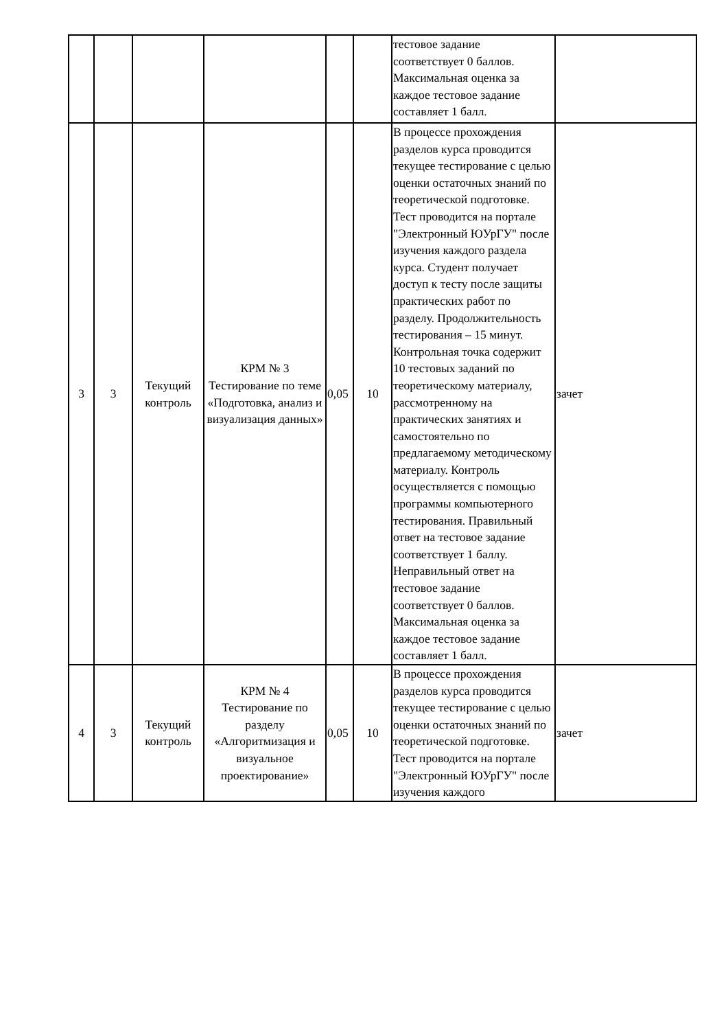| | | | | | | тестовое задание соответствует 0 баллов. Максимальная оценка за каждое тестовое задание составляет 1 балл. | |
| 3 | 3 | Текущий контроль | КРМ № 3 Тестирование по теме «Подготовка, анализ и визуализация данных» | 0,05 | 10 | В процессе прохождения разделов курса проводится текущее тестирование с целью оценки остаточных знаний по теоретической подготовке. Тест проводится на портале "Электронный ЮУрГУ" после изучения каждого раздела курса. Студент получает доступ к тесту после защиты практических работ по разделу. Продолжительность тестирования – 15 минут. Контрольная точка содержит 10 тестовых заданий по теоретическому материалу, рассмотренному на практических занятиях и самостоятельно по предлагаемому методическому материалу. Контроль осуществляется с помощью программы компьютерного тестирования. Правильный ответ на тестовое задание соответствует 1 баллу. Неправильный ответ на тестовое задание соответствует 0 баллов. Максимальная оценка за каждое тестовое задание составляет 1 балл. | зачет |
| 4 | 3 | Текущий контроль | КРМ № 4 Тестирование по разделу «Алгоритмизация и визуальное проектирование» | 0,05 | 10 | В процессе прохождения разделов курса проводится текущее тестирование с целью оценки остаточных знаний по теоретической подготовке. Тест проводится на портале "Электронный ЮУрГУ" после изучения каждого | зачет |